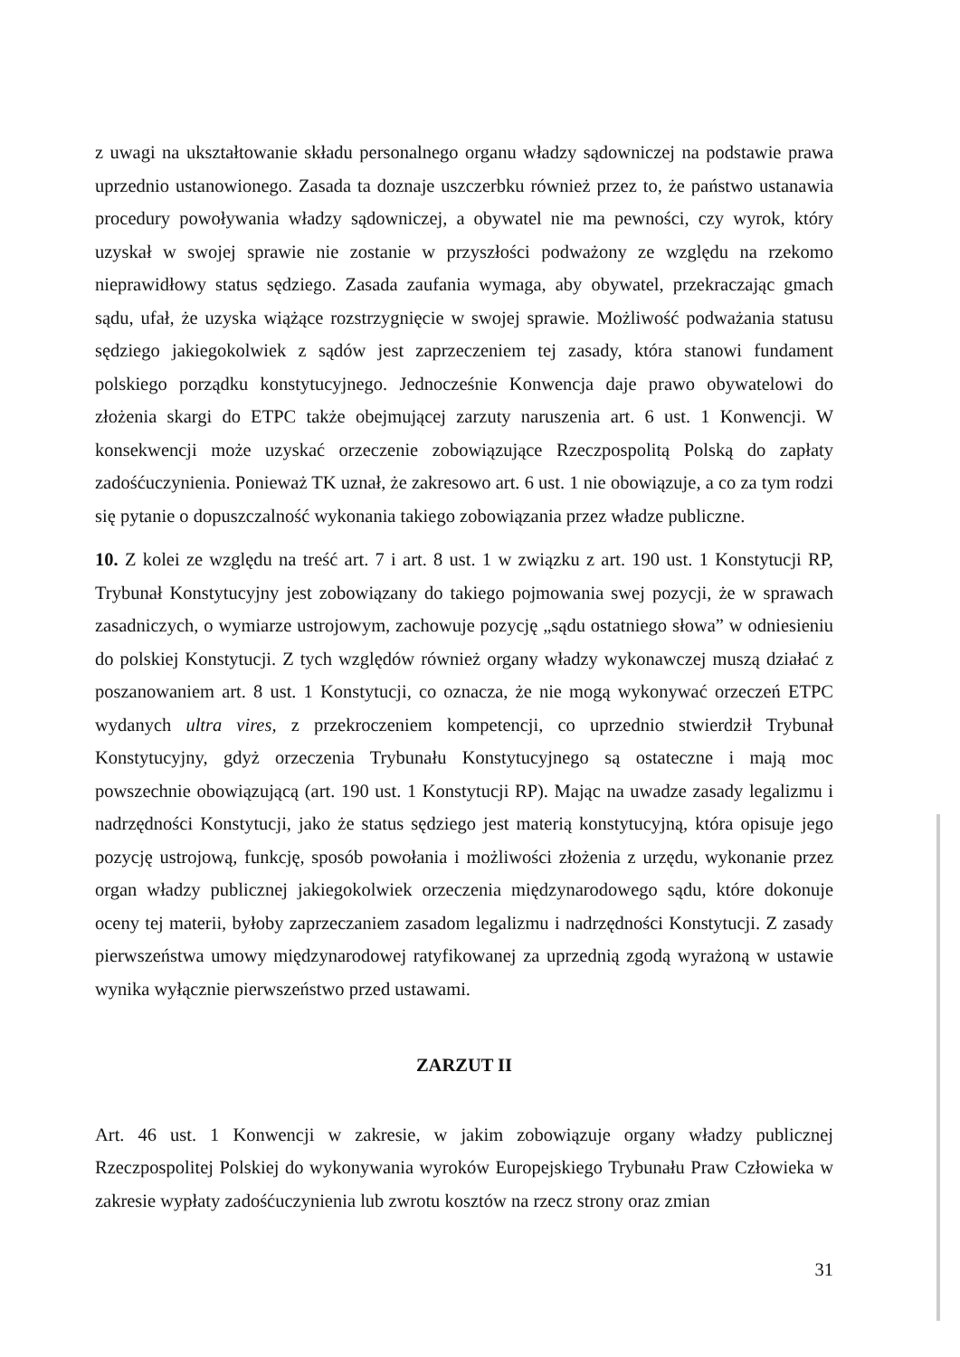z uwagi na ukształtowanie składu personalnego organu władzy sądowniczej na podstawie prawa uprzednio ustanowionego. Zasada ta doznaje uszczerbku również przez to, że państwo ustanawia procedury powoływania władzy sądowniczej, a obywatel nie ma pewności, czy wyrok, który uzyskał w swojej sprawie nie zostanie w przyszłości podważony ze względu na rzekomo nieprawidłowy status sędziego. Zasada zaufania wymaga, aby obywatel, przekraczając gmach sądu, ufał, że uzyska wiążące rozstrzygnięcie w swojej sprawie. Możliwość podważania statusu sędziego jakiegokolwiek z sądów jest zaprzeczeniem tej zasady, która stanowi fundament polskiego porządku konstytucyjnego. Jednocześnie Konwencja daje prawo obywatelowi do złożenia skargi do ETPC także obejmującej zarzuty naruszenia art. 6 ust. 1 Konwencji. W konsekwencji może uzyskać orzeczenie zobowiązujące Rzeczpospolitą Polską do zapłaty zadośćuczynienia. Ponieważ TK uznał, że zakresowo art. 6 ust. 1 nie obowiązuje, a co za tym rodzi się pytanie o dopuszczalność wykonania takiego zobowiązania przez władze publiczne.
10. Z kolei ze względu na treść art. 7 i art. 8 ust. 1 w związku z art. 190 ust. 1 Konstytucji RP, Trybunał Konstytucyjny jest zobowiązany do takiego pojmowania swej pozycji, że w sprawach zasadniczych, o wymiarze ustrojowym, zachowuje pozycję „sądu ostatniego słowa” w odniesieniu do polskiej Konstytucji. Z tych względów również organy władzy wykonawczej muszą działać z poszanowaniem art. 8 ust. 1 Konstytucji, co oznacza, że nie mogą wykonywać orzeczeń ETPC wydanych ultra vires, z przekroczeniem kompetencji, co uprzednio stwierdził Trybunał Konstytucyjny, gdyż orzeczenia Trybunału Konstytucyjnego są ostateczne i mają moc powszechnie obowiązującą (art. 190 ust. 1 Konstytucji RP). Mając na uwadze zasady legalizmu i nadrzędności Konstytucji, jako że status sędziego jest materią konstytucyjną, która opisuje jego pozycję ustrojową, funkcję, sposób powołania i możliwości złożenia z urzędu, wykonanie przez organ władzy publicznej jakiegokolwiek orzeczenia międzynarodowego sądu, które dokonuje oceny tej materii, byłoby zaprzeczaniem zasadom legalizmu i nadrzędności Konstytucji. Z zasady pierwszeństwa umowy międzynarodowej ratyfikowanej za uprzednią zgodą wyrażoną w ustawie wynika wyłącznie pierwszeństwo przed ustawami.
ZARZUT II
Art. 46 ust. 1 Konwencji w zakresie, w jakim zobowiązuje organy władzy publicznej Rzeczpospolitej Polskiej do wykonywania wyroków Europejskiego Trybunału Praw Człowieka w zakresie wypłaty zadośćuczynienia lub zwrotu kosztów na rzecz strony oraz zmian
31